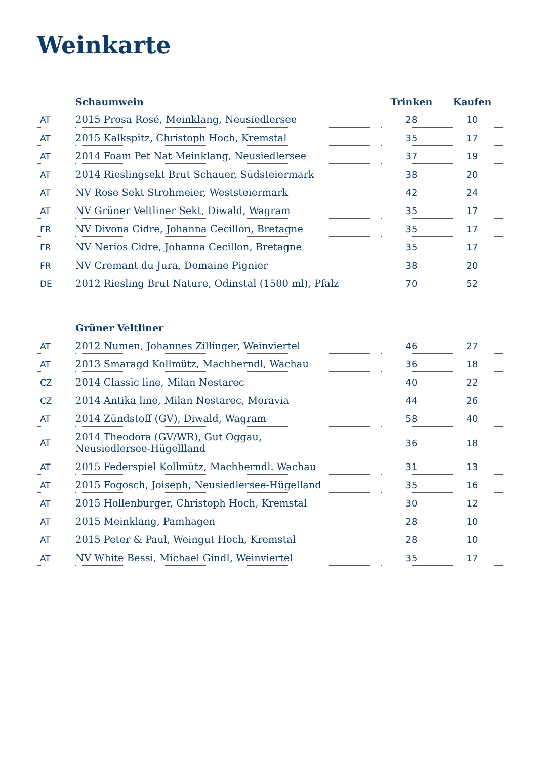Weinkarte
| | Schaumwein | Trinken | Kaufen |
| --- | --- | --- | --- |
| AT | 2015 Prosa Rosé, Meinklang, Neusiedlersee | 28 | 10 |
| AT | 2015 Kalkspitz, Christoph Hoch, Kremstal | 35 | 17 |
| AT | 2014 Foam Pet Nat Meinklang, Neusiedlersee | 37 | 19 |
| AT | 2014 Rieslingsekt Brut Schauer, Südsteiermark | 38 | 20 |
| AT | NV Rose Sekt Strohmeier, Weststeiermark | 42 | 24 |
| AT | NV Grüner Veltliner Sekt, Diwald, Wagram | 35 | 17 |
| FR | NV Divona Cidre, Johanna Cecillon, Bretagne | 35 | 17 |
| FR | NV Nerios Cidre, Johanna Cecillon, Bretagne | 35 | 17 |
| FR | NV Cremant du Jura, Domaine Pignier | 38 | 20 |
| DE | 2012 Riesling Brut Nature, Odinstal (1500 ml), Pfalz | 70 | 52 |
| | Grüner Veltliner | | |
| --- | --- | --- | --- |
| AT | 2012 Numen, Johannes Zillinger, Weinviertel | 46 | 27 |
| AT | 2013 Smaragd Kollmütz, Machherndl, Wachau | 36 | 18 |
| CZ | 2014 Classic line, Milan Nestarec | 40 | 22 |
| CZ | 2014 Antika line, Milan Nestarec, Moravia | 44 | 26 |
| AT | 2014 Zündstoff (GV), Diwald, Wagram | 58 | 40 |
| AT | 2014 Theodora (GV/WR), Gut Oggau, Neusiedlersee-Hügellland | 36 | 18 |
| AT | 2015 Federspiel Kollmütz, Machherndl. Wachau | 31 | 13 |
| AT | 2015 Fogosch, Joiseph, Neusiedlersee-Hügelland | 35 | 16 |
| AT | 2015 Hollenburger, Christoph Hoch, Kremstal | 30 | 12 |
| AT | 2015 Meinklang, Pamhagen | 28 | 10 |
| AT | 2015 Peter & Paul, Weingut Hoch, Kremstal | 28 | 10 |
| AT | NV White Bessi, Michael Gindl, Weinviertel | 35 | 17 |